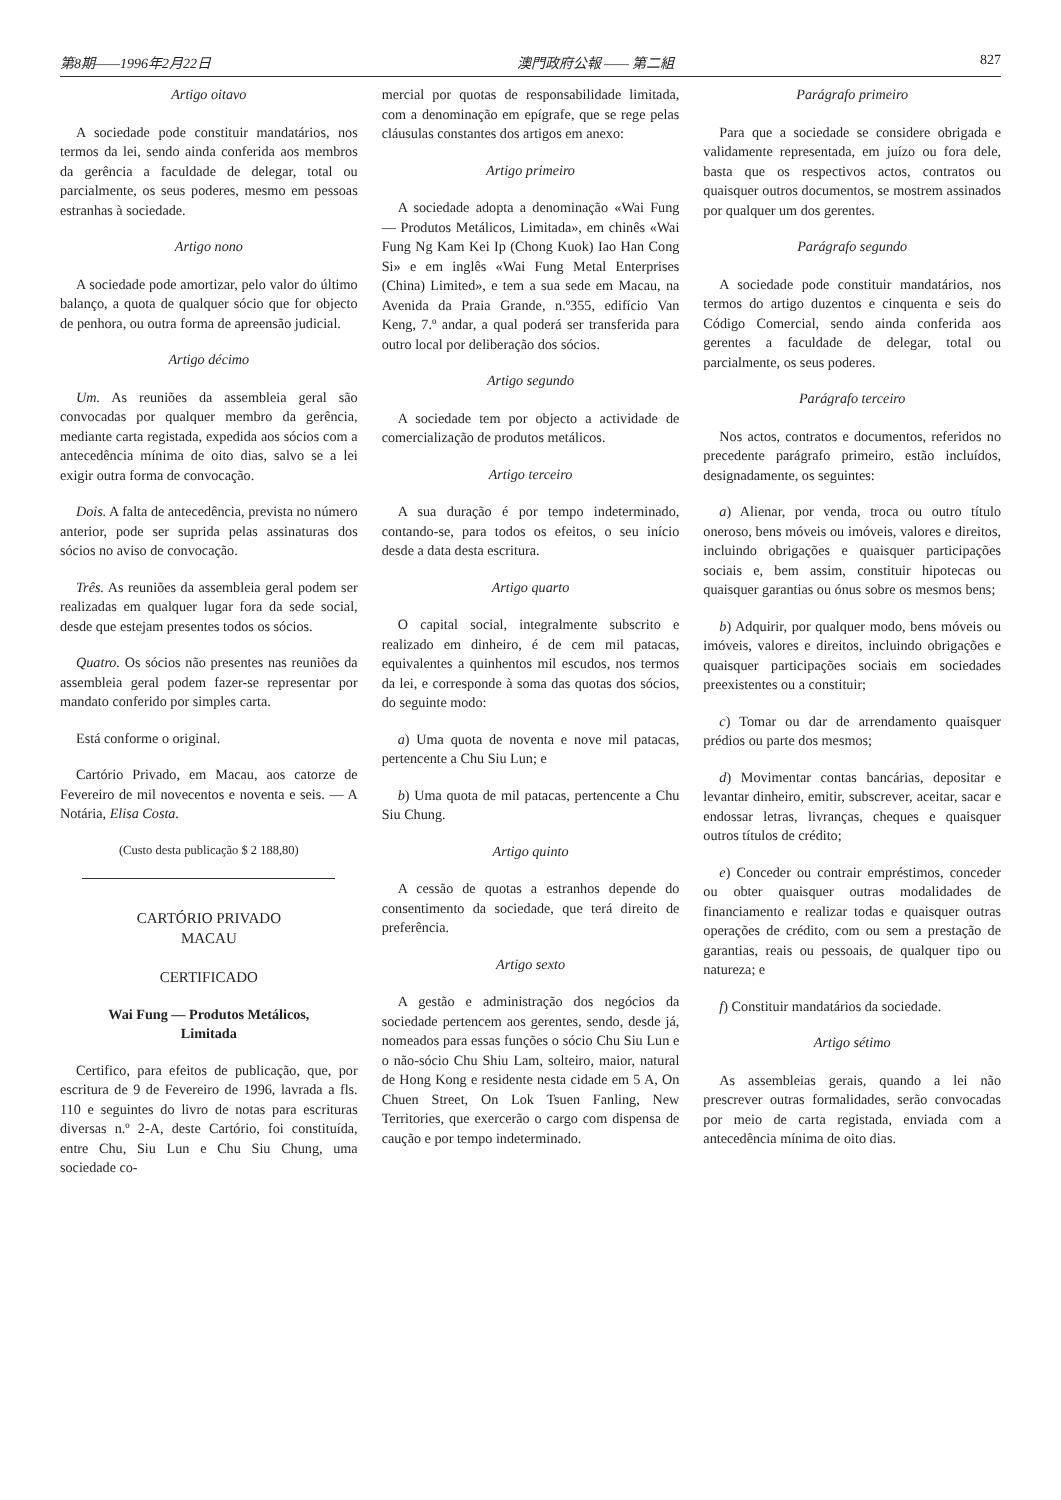第8期——1996年2月22日 澳門政府公報 —— 第二組 827
Artigo oitavo
A sociedade pode constituir mandatários, nos termos da lei, sendo ainda conferida aos membros da gerência a faculdade de delegar, total ou parcialmente, os seus poderes, mesmo em pessoas estranhas à sociedade.
Artigo nono
A sociedade pode amortizar, pelo valor do último balanço, a quota de qualquer sócio que for objecto de penhora, ou outra forma de apreensão judicial.
Artigo décimo
Um. As reuniões da assembleia geral são convocadas por qualquer membro da gerência, mediante carta registada, expedida aos sócios com a antecedência mínima de oito dias, salvo se a lei exigir outra forma de convocação.
Dois. A falta de antecedência, prevista no número anterior, pode ser suprida pelas assinaturas dos sócios no aviso de convocação.
Três. As reuniões da assembleia geral podem ser realizadas em qualquer lugar fora da sede social, desde que estejam presentes todos os sócios.
Quatro. Os sócios não presentes nas reuniões da assembleia geral podem fazer-se representar por mandato conferido por simples carta.
Está conforme o original.
Cartório Privado, em Macau, aos catorze de Fevereiro de mil novecentos e noventa e seis. — A Notária, Elisa Costa.
(Custo desta publicação $ 2 188,80)
CARTÓRIO PRIVADO
MACAU
CERTIFICADO
Wai Fung — Produtos Metálicos,
Limitada
Certifico, para efeitos de publicação, que, por escritura de 9 de Fevereiro de 1996, lavrada a fls. 110 e seguintes do livro de notas para escrituras diversas n.º 2-A, deste Cartório, foi constituída, entre Chu, Siu Lun e Chu Siu Chung, uma sociedade co-
mercial por quotas de responsabilidade limitada, com a denominação em epígrafe, que se rege pelas cláusulas constantes dos artigos em anexo:
Artigo primeiro
A sociedade adopta a denominação «Wai Fung — Produtos Metálicos, Limitada», em chinês «Wai Fung Ng Kam Kei Ip (Chong Kuok) Iao Han Cong Si» e em inglês «Wai Fung Metal Enterprises (China) Limited», e tem a sua sede em Macau, na Avenida da Praia Grande, n.º355, edifício Van Keng, 7.º andar, a qual poderá ser transferida para outro local por deliberação dos sócios.
Artigo segundo
A sociedade tem por objecto a actividade de comercialização de produtos metálicos.
Artigo terceiro
A sua duração é por tempo indeterminado, contando-se, para todos os efeitos, o seu início desde a data desta escritura.
Artigo quarto
O capital social, integralmente subscrito e realizado em dinheiro, é de cem mil patacas, equivalentes a quinhentos mil escudos, nos termos da lei, e corresponde à soma das quotas dos sócios, do seguinte modo:
a) Uma quota de noventa e nove mil patacas, pertencente a Chu Siu Lun; e
b) Uma quota de mil patacas, pertencente a Chu Siu Chung.
Artigo quinto
A cessão de quotas a estranhos depende do consentimento da sociedade, que terá direito de preferência.
Artigo sexto
A gestão e administração dos negócios da sociedade pertencem aos gerentes, sendo, desde já, nomeados para essas funções o sócio Chu Siu Lun e o não-sócio Chu Shiu Lam, solteiro, maior, natural de Hong Kong e residente nesta cidade em 5 A, On Chuen Street, On Lok Tsuen Fanling, New Territories, que exercerão o cargo com dispensa de caução e por tempo indeterminado.
Parágrafo primeiro
Para que a sociedade se considere obrigada e validamente representada, em juízo ou fora dele, basta que os respectivos actos, contratos ou quaisquer outros documentos, se mostrem assinados por qualquer um dos gerentes.
Parágrafo segundo
A sociedade pode constituir mandatários, nos termos do artigo duzentos e cinquenta e seis do Código Comercial, sendo ainda conferida aos gerentes a faculdade de delegar, total ou parcialmente, os seus poderes.
Parágrafo terceiro
Nos actos, contratos e documentos, referidos no precedente parágrafo primeiro, estão incluídos, designadamente, os seguintes:
a) Alienar, por venda, troca ou outro título oneroso, bens móveis ou imóveis, valores e direitos, incluindo obrigações e quaisquer participações sociais e, bem assim, constituir hipotecas ou quaisquer garantias ou ónus sobre os mesmos bens;
b) Adquirir, por qualquer modo, bens móveis ou imóveis, valores e direitos, incluindo obrigações e quaisquer participações sociais em sociedades preexistentes ou a constituir;
c) Tomar ou dar de arrendamento quaisquer prédios ou parte dos mesmos;
d) Movimentar contas bancárias, depositar e levantar dinheiro, emitir, subscrever, aceitar, sacar e endossar letras, livranças, cheques e quaisquer outros títulos de crédito;
e) Conceder ou contrair empréstimos, conceder ou obter quaisquer outras modalidades de financiamento e realizar todas e quaisquer outras operações de crédito, com ou sem a prestação de garantias, reais ou pessoais, de qualquer tipo ou natureza; e
f) Constituir mandatários da sociedade.
Artigo sétimo
As assembleias gerais, quando a lei não prescrever outras formalidades, serão convocadas por meio de carta registada, enviada com a antecedência mínima de oito dias.